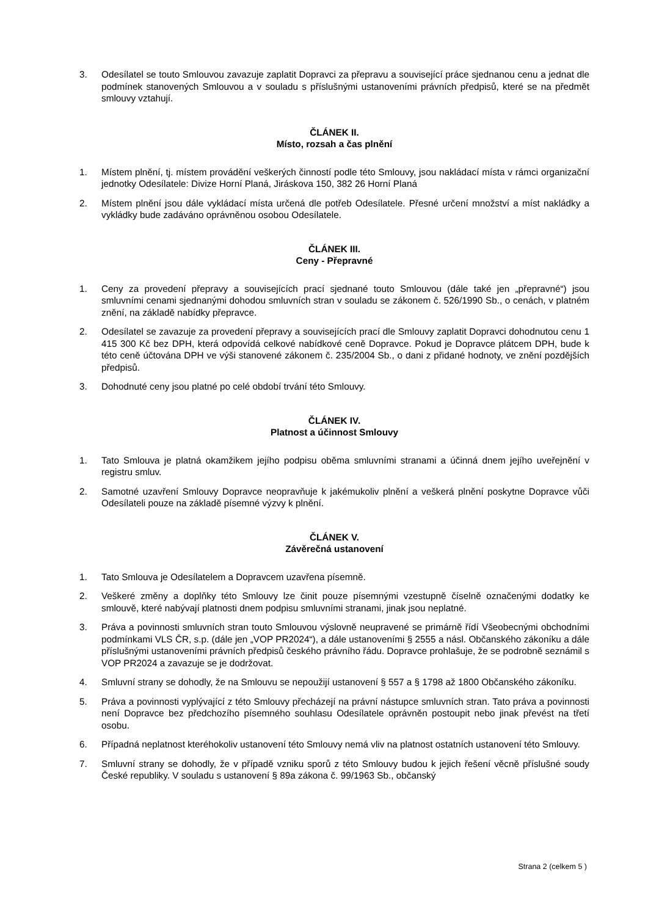3. Odesílatel se touto Smlouvou zavazuje zaplatit Dopravci za přepravu a související práce sjednanou cenu a jednat dle podmínek stanovených Smlouvou a v souladu s příslušnými ustanoveními právních předpisů, které se na předmět smlouvy vztahují.
ČLÁNEK II.
Místo, rozsah a čas plnění
1. Místem plnění, tj. místem provádění veškerých činností podle této Smlouvy, jsou nakládací místa v rámci organizační jednotky Odesílatele: Divize Horní Planá, Jiráskova 150, 382 26 Horní Planá
2. Místem plnění jsou dále vykládací místa určená dle potřeb Odesílatele. Přesné určení množství a míst nakládky a vykládky bude zadáváno oprávněnou osobou Odesílatele.
ČLÁNEK III.
Ceny - Přepravné
1. Ceny za provedení přepravy a souvisejících prací sjednané touto Smlouvou (dále také jen „přepravné“) jsou smluvními cenami sjednanými dohodou smluvních stran v souladu se zákonem č. 526/1990 Sb., o cenách, v platném znění, na základě nabídky přepravce.
2. Odesílatel se zavazuje za provedení přepravy a souvisejících prací dle Smlouvy zaplatit Dopravci dohodnutou cenu 1 415 300 Kč bez DPH, která odpovídá celkové nabídkové ceně Dopravce. Pokud je Dopravce plátcem DPH, bude k této ceně účtována DPH ve výši stanovené zákonem č. 235/2004 Sb., o dani z přidané hodnoty, ve znění pozdějších předpisů.
3. Dohodnuté ceny jsou platné po celé období trvání této Smlouvy.
ČLÁNEK IV.
Platnost a účinnost Smlouvy
1. Tato Smlouva je platná okamžikem jejího podpisu oběma smluvními stranami a účinná dnem jejího uveřejnění v registru smluv.
2. Samotné uzavření Smlouvy Dopravce neopravňuje k jakémukoliv plnění a veškerá plnění poskytne Dopravce vůči Odesílateli pouze na základě písemné výzvy k plnění.
ČLÁNEK V.
Závěrečná ustanovení
1. Tato Smlouva je Odesílatelem a Dopravcem uzavřena písemně.
2. Veškeré změny a doplňky této Smlouvy lze činit pouze písemnými vzestupně číselně označenými dodatky ke smlouvě, které nabývají platnosti dnem podpisu smluvními stranami, jinak jsou neplatné.
3. Práva a povinnosti smluvních stran touto Smlouvou výslovně neupravené se primárně řídí Všeobecnými obchodními podmínkami VLS ČR, s.p. (dále jen „VOP PR2024“), a dále ustanoveními § 2555 a násl. Občanského zákoníku a dále příslušnými ustanoveními právních předpisů českého právního řádu. Dopravce prohlašuje, že se podrobně seznámil s VOP PR2024 a zavazuje se je dodržovat.
4. Smluvní strany se dohodly, že na Smlouvu se nepoužijí ustanovení § 557 a § 1798 až 1800 Občanského zákoníku.
5. Práva a povinnosti vyplývající z této Smlouvy přecházejí na právní nástupce smluvních stran. Tato práva a povinnosti není Dopravce bez předchozího písemného souhlasu Odesílatele oprávněn postoupit nebo jinak převést na třetí osobu.
6. Případná neplatnost kteréhokoliv ustanovení této Smlouvy nemá vliv na platnost ostatních ustanovení této Smlouvy.
7. Smluvní strany se dohodly, že v případě vzniku sporů z této Smlouvy budou k jejich řešení věcně příslušné soudy České republiky. V souladu s ustanovení § 89a zákona č. 99/1963 Sb., občanský
Strana 2 (celkem 5 )